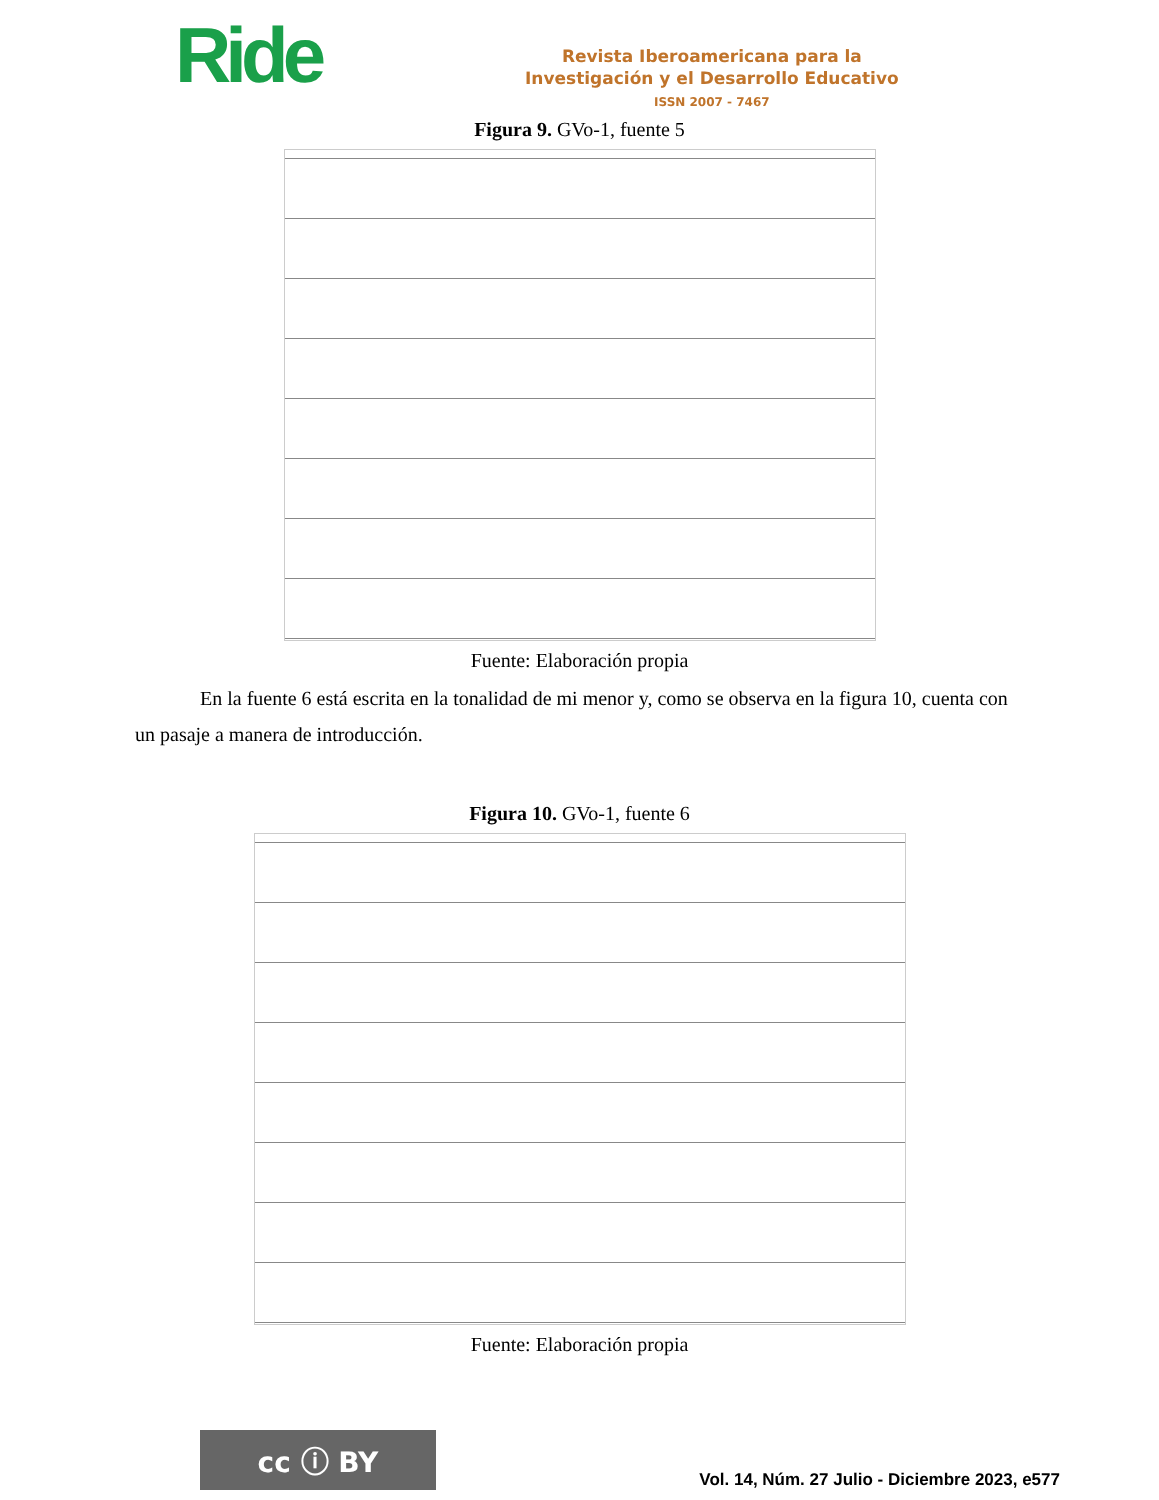Ride
Revista Iberoamericana para la
Investigación y el Desarrollo Educativo
ISSN 2007 - 7467
Figura 9. GVo-1, fuente 5
Fuente: Elaboración propia
En la fuente 6 está escrita en la tonalidad de mi menor y, como se observa en la figura 10, cuenta con un pasaje a manera de introducción.
Figura 10. GVo-1, fuente 6
Fuente: Elaboración propia
cc ⓘ BY
Vol. 14, Núm. 27 Julio - Diciembre 2023, e577